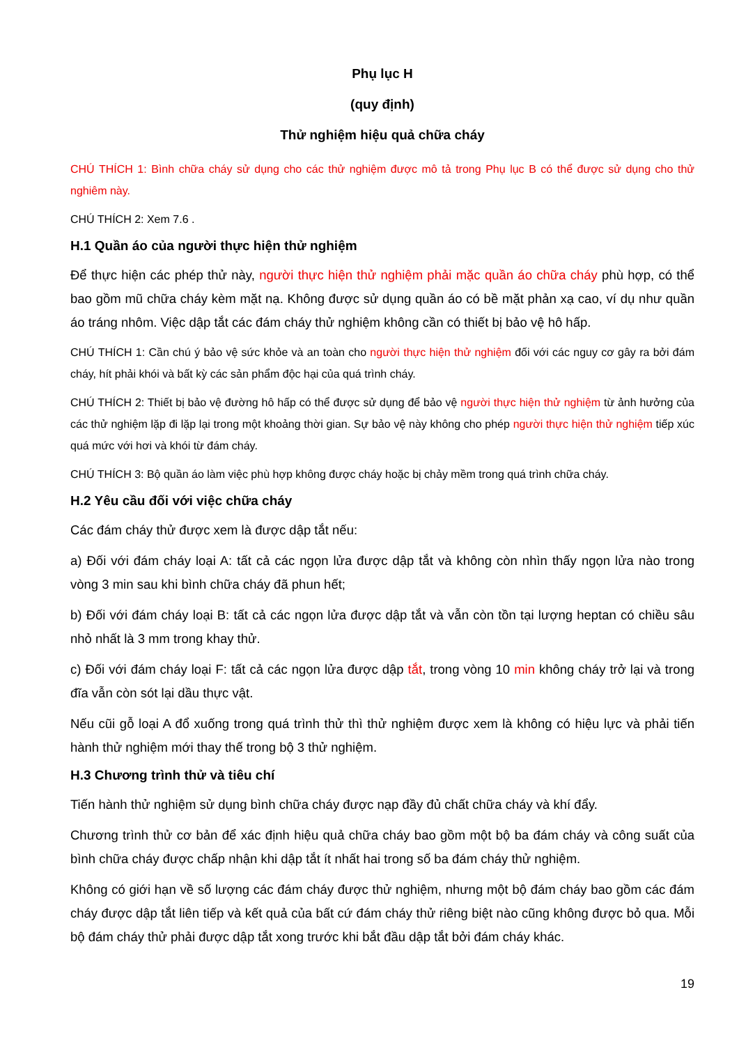Phụ lục H
(quy định)
Thử nghiệm hiệu quả chữa cháy
CHÚ THÍCH 1: Bình chữa cháy sử dụng cho các thử nghiệm được mô tả trong Phụ lục B có thể được sử dụng cho thử nghiêm này.
CHÚ THÍCH 2: Xem 7.6 .
H.1 Quần áo của người thực hiện thử nghiệm
Để thực hiện các phép thử này, người thực hiện thử nghiệm phải mặc quần áo chữa cháy phù hợp, có thể bao gồm mũ chữa cháy kèm mặt nạ. Không được sử dụng quần áo có bề mặt phản xạ cao, ví dụ như quần áo tráng nhôm. Việc dập tắt các đám cháy thử nghiệm không cần có thiết bị bảo vệ hô hấp.
CHÚ THÍCH 1: Cần chú ý bảo vệ sức khỏe và an toàn cho người thực hiện thử nghiệm đối với các nguy cơ gây ra bởi đám cháy, hít phải khói và bất kỳ các sản phẩm độc hại của quá trình cháy.
CHÚ THÍCH 2: Thiết bị bảo vệ đường hô hấp có thể được sử dụng để bảo vệ người thực hiện thử nghiệm từ ảnh hưởng của các thử nghiệm lặp đi lặp lại trong một khoảng thời gian. Sự bảo vệ này không cho phép người thực hiện thử nghiệm tiếp xúc quá mức với hơi và khói từ đám cháy.
CHÚ THÍCH 3: Bộ quần áo làm việc phù hợp không được cháy hoặc bị chảy mềm trong quá trình chữa cháy.
H.2 Yêu cầu đối với việc chữa cháy
Các đám cháy thử được xem là được dập tắt nếu:
a) Đối với đám cháy loại A: tất cả các ngọn lửa được dập tắt và không còn nhìn thấy ngọn lửa nào trong vòng 3 min sau khi bình chữa cháy đã phun hết;
b) Đối với đám cháy loại B: tất cả các ngọn lửa được dập tắt và vẫn còn tồn tại lượng heptan có chiều sâu nhỏ nhất là 3 mm trong khay thử.
c) Đối với đám cháy loại F: tất cả các ngọn lửa được dập tắt, trong vòng 10 min không cháy trở lại và trong đĩa vẫn còn sót lại dầu thực vật.
Nếu cũi gỗ loại A đổ xuống trong quá trình thử thì thử nghiệm được xem là không có hiệu lực và phải tiến hành thử nghiệm mới thay thế trong bộ 3 thử nghiệm.
H.3 Chương trình thử và tiêu chí
Tiến hành thử nghiệm sử dụng bình chữa cháy được nạp đầy đủ chất chữa cháy và khí đẩy.
Chương trình thử cơ bản để xác định hiệu quả chữa cháy bao gồm một bộ ba đám cháy và công suất của bình chữa cháy được chấp nhận khi dập tắt ít nhất hai trong số ba đám cháy thử nghiệm.
Không có giới hạn về số lượng các đám cháy được thử nghiệm, nhưng một bộ đám cháy bao gồm các đám cháy được dập tắt liên tiếp và kết quả của bất cứ đám cháy thử riêng biệt nào cũng không được bỏ qua. Mỗi bộ đám cháy thử phải được dập tắt xong trước khi bắt đầu dập tắt bởi đám cháy khác.
19